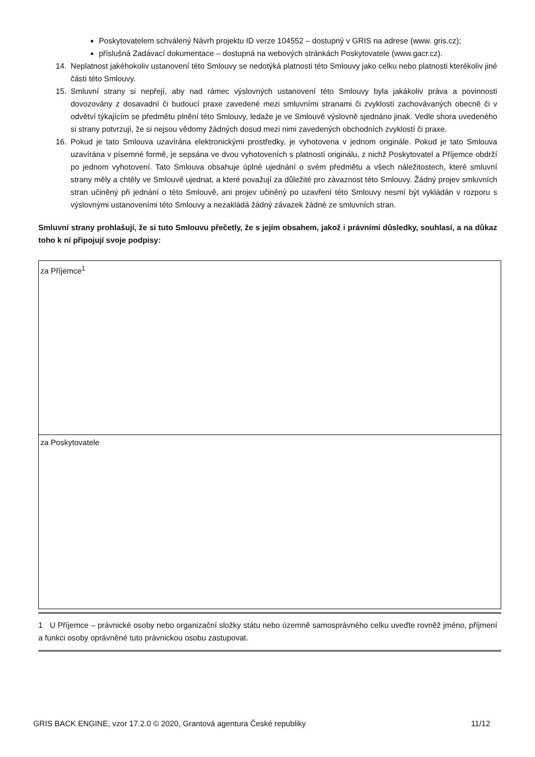Poskytovatelem schválený Návrh projektu ID verze 104552 – dostupný v GRIS na adrese (www. gris.cz);
příslušná Zadávací dokumentace – dostupná na webových stránkách Poskytovatele (www.gacr.cz).
14. Neplatnost jakéhokoliv ustanovení této Smlouvy se nedotýká platnosti této Smlouvy jako celku nebo platnosti kterékoliv jiné části této Smlouvy.
15. Smluvní strany si nepřejí, aby nad rámec výslovných ustanovení této Smlouvy byla jakákoliv práva a povinnosti dovozovány z dosavadní či budoucí praxe zavedené mezi smluvními stranami či zvyklostí zachovávaných obecně či v odvětví týkajícím se předmětu plnění této Smlouvy, ledaže je ve Smlouvě výslovně sjednáno jinak. Vedle shora uvedeného si strany potvrzují, že si nejsou vědomy žádných dosud mezi nimi zavedených obchodních zvyklostí či praxe.
16. Pokud je tato Smlouva uzavírána elektronickými prostředky, je vyhotovena v jednom originále. Pokud je tato Smlouva uzavírána v písemné formě, je sepsána ve dvou vyhotoveních s platností originálu, z nichž Poskytovatel a Příjemce obdrží po jednom vyhotovení. Tato Smlouva obsahuje úplné ujednání o svém předmětu a všech náležitostech, které smluvní strany měly a chtěly ve Smlouvě ujednat, a které považují za důležité pro závaznost této Smlouvy. Žádný projev smluvních stran učiněný při jednání o této Smlouvě, ani projev učiněný po uzavření této Smlouvy nesmí být vykládán v rozporu s výslovnými ustanoveními této Smlouvy a nezakládá žádný závazek žádné ze smluvních stran.
Smluvní strany prohlašují, že si tuto Smlouvu přečetly, že s jejím obsahem, jakož i právními důsledky, souhlasí, a na důkaz toho k ní připojují svoje podpisy:
| za Příjemce<sup>1</sup> |
| za Poskytovatele |
1 U Příjemce – právnické osoby nebo organizační složky státu nebo územně samosprávného celku uveďte rovněž jméno, příjmení a funkci osoby oprávněné tuto právnickou osobu zastupovat.
GRIS BACK ENGINE, vzor 17.2.0 © 2020, Grantová agentura České republiky 11/12